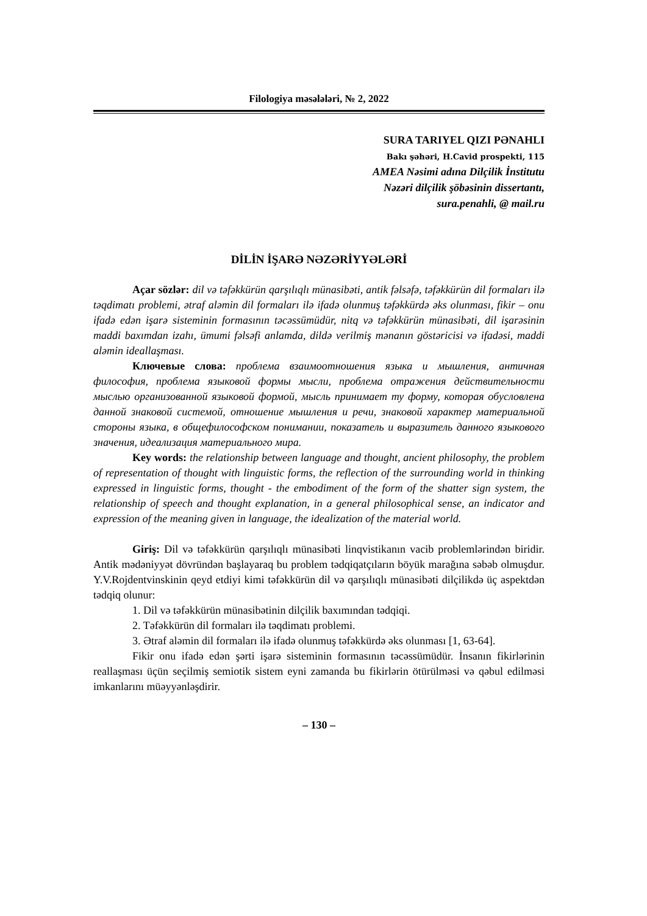Filologiya məsələləri, № 2, 2022
SURA TARIYEL QIZI PƏNAHLI
Bakı şəhəri, H.Cavid prospekti, 115
AMEA Nəsimi adına Dilçilik İnstitutu
Nəzəri dilçilik şöbəsinin dissertantı,
sura.penahli, @ mail.ru
DİLİN İŞARƏ NƏZƏRİYYƏLƏRİ
Açar sözlər: dil və təfəkkürün qarşılıqlı münasibəti, antik fəlsəfə, təfəkkürün dil formaları ilə təqdimatı problemi, ətraf aləmin dil formaları ilə ifadə olunmuş təfəkkürdə əks olunması, fikir – onu ifadə edən işarə sisteminin formasının təcəssümüdür, nitq və təfəkkürün münasibəti, dil işarəsinin maddi baxımdan izahı, ümumi fəlsəfi anlamda, dildə verilmiş mənanın göstəricisi və ifadəsi, maddi aləmin ideallaşması.
Ключевые слова: проблема взаимоотношения языка и мышления, античная философия, проблема языковой формы мысли, проблема отражения действительности мыслью организованной языковой формой, мысль принимает ту форму, которая обусловлена данной знаковой системой, отношение мышления и речи, знаковой характер материальной стороны языка, в общефилософском понимании, показатель и выразитель данного языкового значения, идеализация материального мира.
Key words: the relationship between language and thought, ancient philosophy, the problem of representation of thought with linguistic forms, the reflection of the surrounding world in thinking expressed in linguistic forms, thought - the embodiment of the form of the shatter sign system, the relationship of speech and thought explanation, in a general philosophical sense, an indicator and expression of the meaning given in language, the idealization of the material world.
Giriş: Dil və təfəkkürün qarşılıqlı münasibəti linqvistikanın vacib problemlərindən biridir. Antik mədəniyyət dövründən başlayaraq bu problem tədqiqatçıların böyük marağına səbəb olmuşdur. Y.V.Rojdentvinskinin qeyd etdiyi kimi təfəkkürün dil və qarşılıqlı münasibəti dilçilikdə üç aspektdən tədqiq olunur:
1. Dil və təfəkkürün münasibətinin dilçilik baxımından tədqiqi.
2. Təfəkkürün dil formaları ilə təqdimatı problemi.
3. Ətraf aləmin dil formaları ilə ifadə olunmuş təfəkkürdə əks olunması [1, 63-64].
Fikir onu ifadə edən şərti işarə sisteminin formasının təcəssümüdür. İnsanın fikirlərinin reallaşması üçün seçilmiş semiotik sistem eyni zamanda bu fikirlərin ötürülməsi və qəbul edilməsi imkanlarını müəyyənləşdirir.
– 130 –